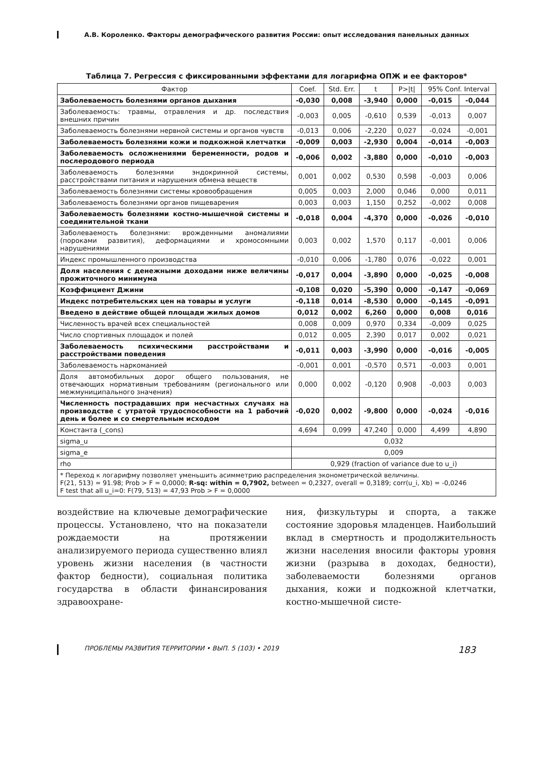А.В. Короленко. Факторы демографического развития России: опыт исследования панельных данных
Таблица 7. Регрессия с фиксированными эффектами для логарифма ОПЖ и ее факторов*
| Фактор | Coef. | Std. Err. | t | P>/t/ | 95% Conf. Interval | |
| --- | --- | --- | --- | --- | --- | --- |
| Заболеваемость болезнями органов дыхания | -0,030 | 0,008 | -3,940 | 0,000 | -0,015 | -0,044 |
| Заболеваемость: травмы, отравления и др. последствия внешних причин | -0,003 | 0,005 | -0,610 | 0,539 | -0,013 | 0,007 |
| Заболеваемость болезнями нервной системы и органов чувств | -0,013 | 0,006 | -2,220 | 0,027 | -0,024 | -0,001 |
| Заболеваемость болезнями кожи и подкожной клетчатки | -0,009 | 0,003 | -2,930 | 0,004 | -0,014 | -0,003 |
| Заболеваемость осложнениями беременности, родов и послеродового периода | -0,006 | 0,002 | -3,880 | 0,000 | -0,010 | -0,003 |
| Заболеваемость болезнями эндокринной системы, расстройствами питания и нарушения обмена веществ | 0,001 | 0,002 | 0,530 | 0,598 | -0,003 | 0,006 |
| Заболеваемость болезнями системы кровообращения | 0,005 | 0,003 | 2,000 | 0,046 | 0,000 | 0,011 |
| Заболеваемость болезнями органов пищеварения | 0,003 | 0,003 | 1,150 | 0,252 | -0,002 | 0,008 |
| Заболеваемость болезнями костно-мышечной системы и соединительной ткани | -0,018 | 0,004 | -4,370 | 0,000 | -0,026 | -0,010 |
| Заболеваемость болезнями: врожденными аномалиями (пороками развития), деформациями и хромосомными нарушениями | 0,003 | 0,002 | 1,570 | 0,117 | -0,001 | 0,006 |
| Индекс промышленного производства | -0,010 | 0,006 | -1,780 | 0,076 | -0,022 | 0,001 |
| Доля населения с денежными доходами ниже величины прожиточного минимума | -0,017 | 0,004 | -3,890 | 0,000 | -0,025 | -0,008 |
| Коэффициент Джини | -0,108 | 0,020 | -5,390 | 0,000 | -0,147 | -0,069 |
| Индекс потребительских цен на товары и услуги | -0,118 | 0,014 | -8,530 | 0,000 | -0,145 | -0,091 |
| Введено в действие общей площади жилых домов | 0,012 | 0,002 | 6,260 | 0,000 | 0,008 | 0,016 |
| Численность врачей всех специальностей | 0,008 | 0,009 | 0,970 | 0,334 | -0,009 | 0,025 |
| Число спортивных площадок и полей | 0,012 | 0,005 | 2,390 | 0,017 | 0,002 | 0,021 |
| Заболеваемость психическими расстройствами и расстройствами поведения | -0,011 | 0,003 | -3,990 | 0,000 | -0,016 | -0,005 |
| Заболеваемость наркоманией | -0,001 | 0,001 | -0,570 | 0,571 | -0,003 | 0,001 |
| Доля автомобильных дорог общего пользования, не отвечающих нормативным требованиям (регионального или межмуниципального значения) | 0,000 | 0,002 | -0,120 | 0,908 | -0,003 | 0,003 |
| Численность пострадавших при несчастных случаях на производстве с утратой трудоспособности на 1 рабочий день и более и со смертельным исходом | -0,020 | 0,002 | -9,800 | 0,000 | -0,024 | -0,016 |
| Константа (_cons) | 4,694 | 0,099 | 47,240 | 0,000 | 4,499 | 4,890 |
| sigma_u | 0,032 | | | | | |
| sigma_e | 0,009 | | | | | |
| rho | 0,929 (fraction of variance due to u_i) | | | | | |
| * Переход к логарифму позволяет уменьшить асимметрию распределения эконометрической величины. F(21, 513) = 91.98; Prob > F = 0,0000; R-sq: within = 0,7902, between = 0,2327, overall = 0,3189; corr(u_i, Xb) = -0,0246 F test that all u_i=0: F(79, 513) = 47,93 Prob > F = 0,0000 | | | | | | |
воздействие на ключевые демографические процессы. Установлено, что на показатели рождаемости на протяжении анализируемого периода существенно влиял уровень жизни населения (в частности фактор бедности), социальная политика государства в области финансирования здравоохране-
ния, физкультуры и спорта, а также состояние здоровья младенцев. Наибольший вклад в смертность и продолжительность жизни населения вносили факторы уровня жизни (разрыва в доходах, бедности), заболеваемости болезнями органов дыхания, кожи и подкожной клетчатки, костно-мышечной систе-
ПРОБЛЕМЫ РАЗВИТИЯ ТЕРРИТОРИИ • ВЫП. 5 (103) • 2019 183